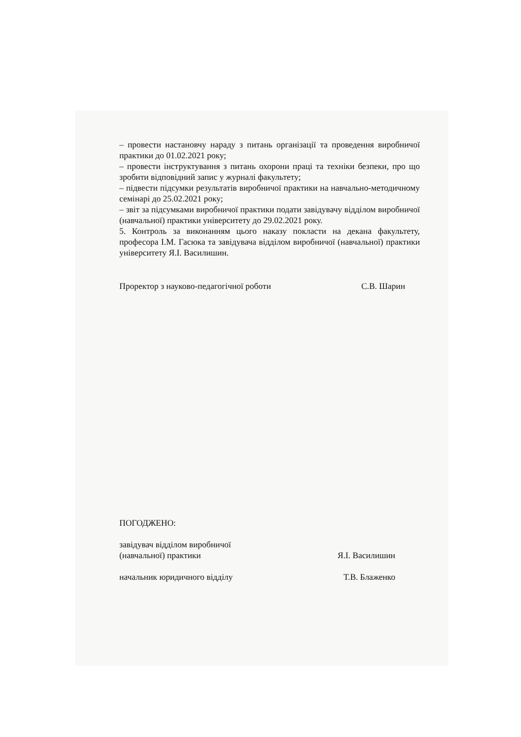– провести настановчу нараду з питань організації та проведення виробничої практики до 01.02.2021 року;
– провести інструктування з питань охорони праці та техніки безпеки, про що зробити відповідний запис у журналі факультету;
– підвести підсумки результатів виробничої практики на навчально-методичному семінарі до 25.02.2021 року;
– звіт за підсумками виробничої практики подати завідувачу відділом виробничої (навчальної) практики університету до 29.02.2021 року.
5. Контроль за виконанням цього наказу покласти на декана факультету, професора І.М. Гасюка та завідувача відділом виробничої (навчальної) практики університету Я.І. Василишин.
Проректор з науково-педагогічної роботи С.В. Шарин
ПОГОДЖЕНО:
завідувач відділом виробничої
(навчальної) практики Я.І. Василишин
начальник юридичного відділу Т.В. Блаженко